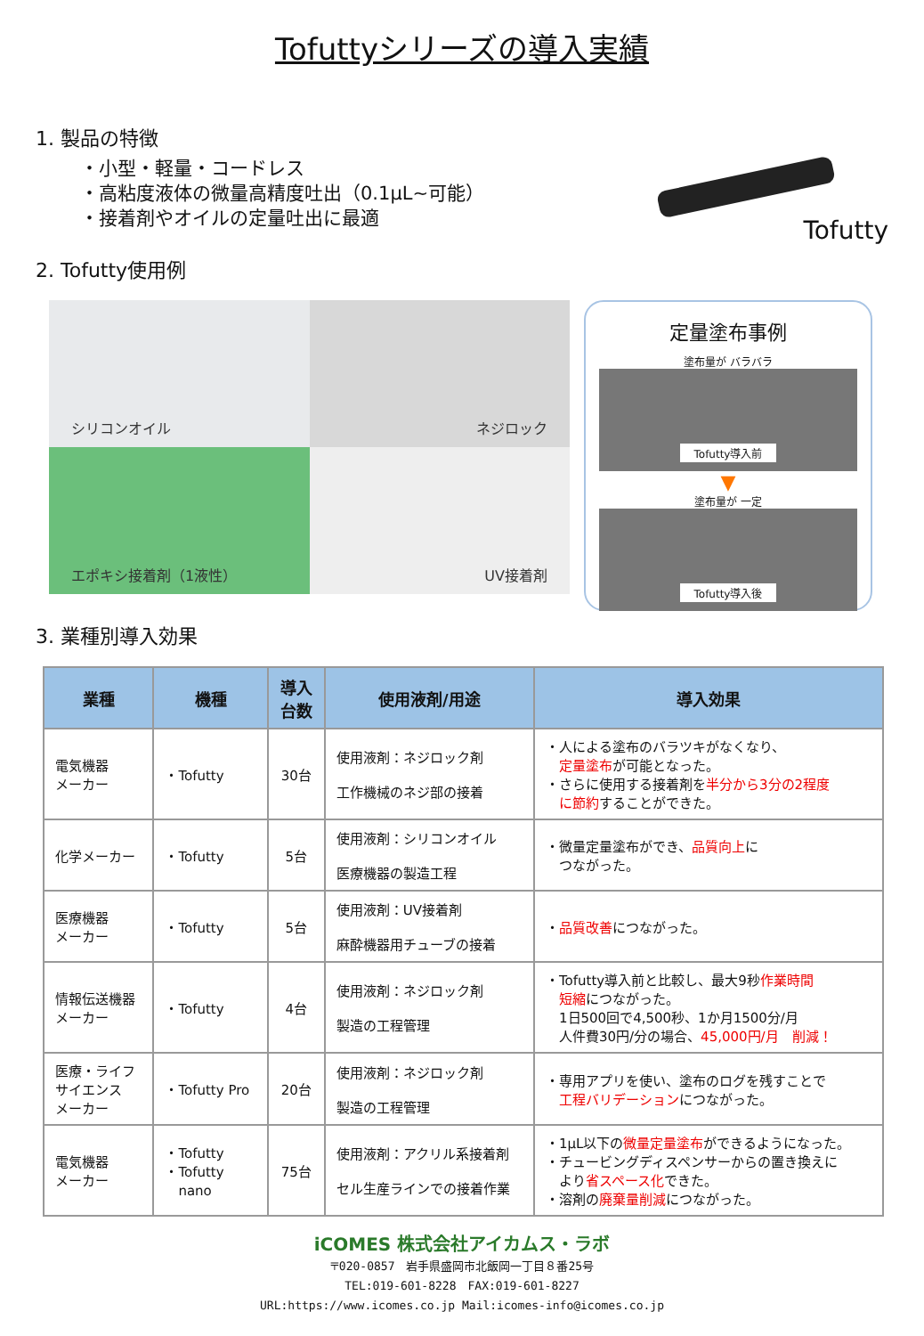Tofuttyシリーズの導入実績
1. 製品の特徴
・小型・軽量・コードレス
・高粘度液体の微量高精度吐出（0.1μL~可能）
・接着剤やオイルの定量吐出に最適
Tofutty
2. Tofutty使用例
シリコンオイル
ネジロック
エポキシ接着剤（1液性）
UV接着剤
定量塗布事例
塗布量が バラバラ
Tofutty導入前
▼
塗布量が 一定
Tofutty導入後
3. 業種別導入効果
| 業種 | 機種 | 導入 台数 | 使用液剤/用途 | 導入効果 |
| --- | --- | --- | --- | --- |
| 電気機器 メーカー | ・Tofutty | 30台 | 使用液剤：ネジロック剤 工作機械のネジ部の接着 | ・人による塗布のバラツキがなくなり、 定量塗布 が可能となった。 ・さらに使用する接着剤を 半分から3分の2程度 に節約 することができた。 |
| 化学メーカー | ・Tofutty | 5台 | 使用液剤：シリコンオイル 医療機器の製造工程 | ・微量定量塗布ができ、 品質向上 に つながった。 |
| 医療機器 メーカー | ・Tofutty | 5台 | 使用液剤：UV接着剤 麻酔機器用チューブの接着 | ・ 品質改善 につながった。 |
| 情報伝送機器 メーカー | ・Tofutty | 4台 | 使用液剤：ネジロック剤 製造の工程管理 | ・Tofutty導入前と比較し、最大9秒 作業時間 短縮 につながった。 1日500回で4,500秒、1か月1500分/月 人件費30円/分の場合、 45,000円/月 削減！ |
| 医療・ライフ サイエンス メーカー | ・Tofutty Pro | 20台 | 使用液剤：ネジロック剤 製造の工程管理 | ・専用アプリを使い、塗布のログを残すことで 工程バリデーション につながった。 |
| 電気機器 メーカー | ・Tofutty ・Tofutty nano | 75台 | 使用液剤：アクリル系接着剤 セル生産ラインでの接着作業 | ・1μL以下の 微量定量塗布 ができるようになった。 ・チュービングディスペンサーからの置き換えに より 省スペース化 できた。 ・溶剤の 廃棄量削減 につながった。 |
iCOMES 株式会社アイカムス・ラボ
〒020-0857　岩手県盛岡市北飯岡一丁目８番25号
TEL:019-601-8228　FAX:019-601-8227
URL:https://www.icomes.co.jp Mail:icomes-info@icomes.co.jp